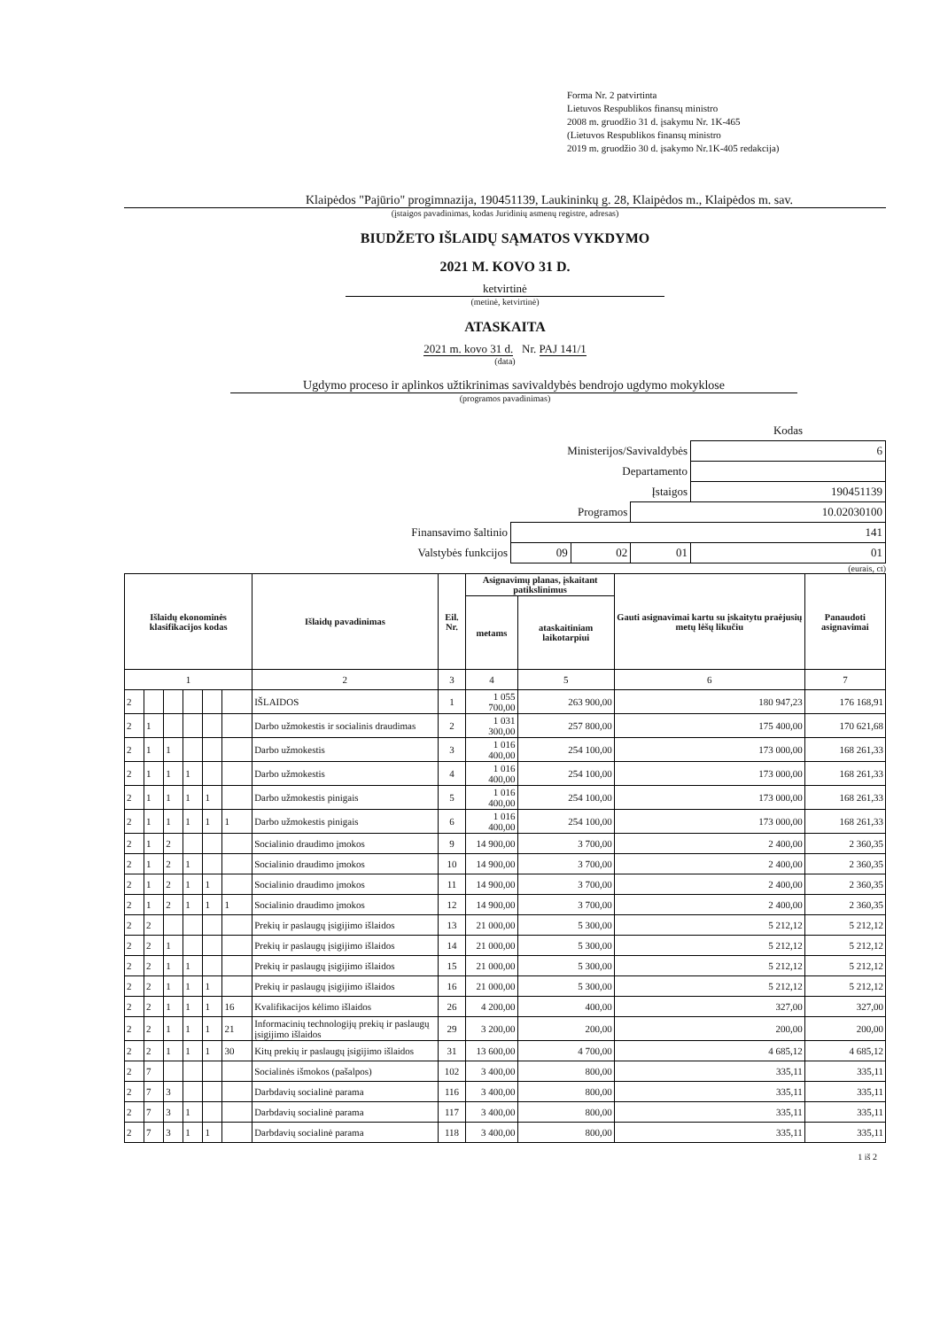Forma Nr. 2 patvirtinta
Lietuvos Respublikos finansų ministro
2008 m. gruodžio 31 d. įsakymu Nr. 1K-465
(Lietuvos Respublikos finansų ministro
2019 m. gruodžio 30 d. įsakymo Nr.1K-405 redakcija)
Klaipėdos "Pajūrio" progimnazija, 190451139, Laukininkų g. 28, Klaipėdos m., Klaipėdos m. sav.
(įstaigos pavadinimas, kodas Juridinių asmenų registre, adresas)
BIUDŽETO IŠLAIDŲ SĄMATOS VYKDYMO
2021 M. KOVO 31 D.
ketvirtinė
(metinė, ketvirtinė)
ATASKAITA
2021 m. kovo 31 d. Nr. PAJ 141/1
(data)
Ugdymo proceso ir aplinkos užtikrinimas savivaldybės bendrojo ugdymo mokyklose
(programos pavadinimas)
| | | | | Kodas |
| Ministerijos/Savivaldybės | | | | 6 |
| Departamento | | | | |
| Įstaigos | | | | 190451139 |
| Programos | | | 10.02030100 | |
| Finansavimo šaltinio | 141 | | | |
| Valstybės funkcijos | 09 | 02 | 01 | 01 |
(eurais, ct)
| Išlaidų ekonominės klasifikacijos kodas | | | | | | Išlaidų pavadinimas | Eil. Nr. | Asignavimų planas, įskaitant patikslinimus | | Gauti asignavimai kartu su įskaitytu praėjusių metų lėšų likučiu | Panaudoti asignavimai |
| --- | --- | --- | --- | --- | --- | --- | --- | --- | --- | --- | --- |
| | | | | | | | | metams | ataskaitiniam laikotarpiui | | |
| 1 | | | | | | 2 | 3 | 4 | 5 | 6 | 7 |
| 2 | | | | | | IŠLAIDOS | 1 | 1 055 700,00 | 263 900,00 | 180 947,23 | 176 168,91 |
| 2 | 1 | | | | | Darbo užmokestis ir socialinis draudimas | 2 | 1 031 300,00 | 257 800,00 | 175 400,00 | 170 621,68 |
| 2 | 1 | 1 | | | | Darbo užmokestis | 3 | 1 016 400,00 | 254 100,00 | 173 000,00 | 168 261,33 |
| 2 | 1 | 1 | 1 | | | Darbo užmokestis | 4 | 1 016 400,00 | 254 100,00 | 173 000,00 | 168 261,33 |
| 2 | 1 | 1 | 1 | 1 | | Darbo užmokestis pinigais | 5 | 1 016 400,00 | 254 100,00 | 173 000,00 | 168 261,33 |
| 2 | 1 | 1 | 1 | 1 | 1 | Darbo užmokestis pinigais | 6 | 1 016 400,00 | 254 100,00 | 173 000,00 | 168 261,33 |
| 2 | 1 | 2 | | | | Socialinio draudimo įmokos | 9 | 14 900,00 | 3 700,00 | 2 400,00 | 2 360,35 |
| 2 | 1 | 2 | 1 | | | Socialinio draudimo įmokos | 10 | 14 900,00 | 3 700,00 | 2 400,00 | 2 360,35 |
| 2 | 1 | 2 | 1 | 1 | | Socialinio draudimo įmokos | 11 | 14 900,00 | 3 700,00 | 2 400,00 | 2 360,35 |
| 2 | 1 | 2 | 1 | 1 | 1 | Socialinio draudimo įmokos | 12 | 14 900,00 | 3 700,00 | 2 400,00 | 2 360,35 |
| 2 | 2 | | | | | Prekių ir paslaugų įsigijimo išlaidos | 13 | 21 000,00 | 5 300,00 | 5 212,12 | 5 212,12 |
| 2 | 2 | 1 | | | | Prekių ir paslaugų įsigijimo išlaidos | 14 | 21 000,00 | 5 300,00 | 5 212,12 | 5 212,12 |
| 2 | 2 | 1 | 1 | | | Prekių ir paslaugų įsigijimo išlaidos | 15 | 21 000,00 | 5 300,00 | 5 212,12 | 5 212,12 |
| 2 | 2 | 1 | 1 | 1 | | Prekių ir paslaugų įsigijimo išlaidos | 16 | 21 000,00 | 5 300,00 | 5 212,12 | 5 212,12 |
| 2 | 2 | 1 | 1 | 1 | 16 | Kvalifikacijos kėlimo išlaidos | 26 | 4 200,00 | 400,00 | 327,00 | 327,00 |
| 2 | 2 | 1 | 1 | 1 | 21 | Informacinių technologijų prekių ir paslaugų įsigijimo išlaidos | 29 | 3 200,00 | 200,00 | 200,00 | 200,00 |
| 2 | 2 | 1 | 1 | 1 | 30 | Kitų prekių ir paslaugų įsigijimo išlaidos | 31 | 13 600,00 | 4 700,00 | 4 685,12 | 4 685,12 |
| 2 | 7 | | | | | Socialinės išmokos (pašalpos) | 102 | 3 400,00 | 800,00 | 335,11 | 335,11 |
| 2 | 7 | 3 | | | | Darbdavių socialinė parama | 116 | 3 400,00 | 800,00 | 335,11 | 335,11 |
| 2 | 7 | 3 | 1 | | | Darbdavių socialinė parama | 117 | 3 400,00 | 800,00 | 335,11 | 335,11 |
| 2 | 7 | 3 | 1 | 1 | | Darbdavių socialinė parama | 118 | 3 400,00 | 800,00 | 335,11 | 335,11 |
1 iš 2